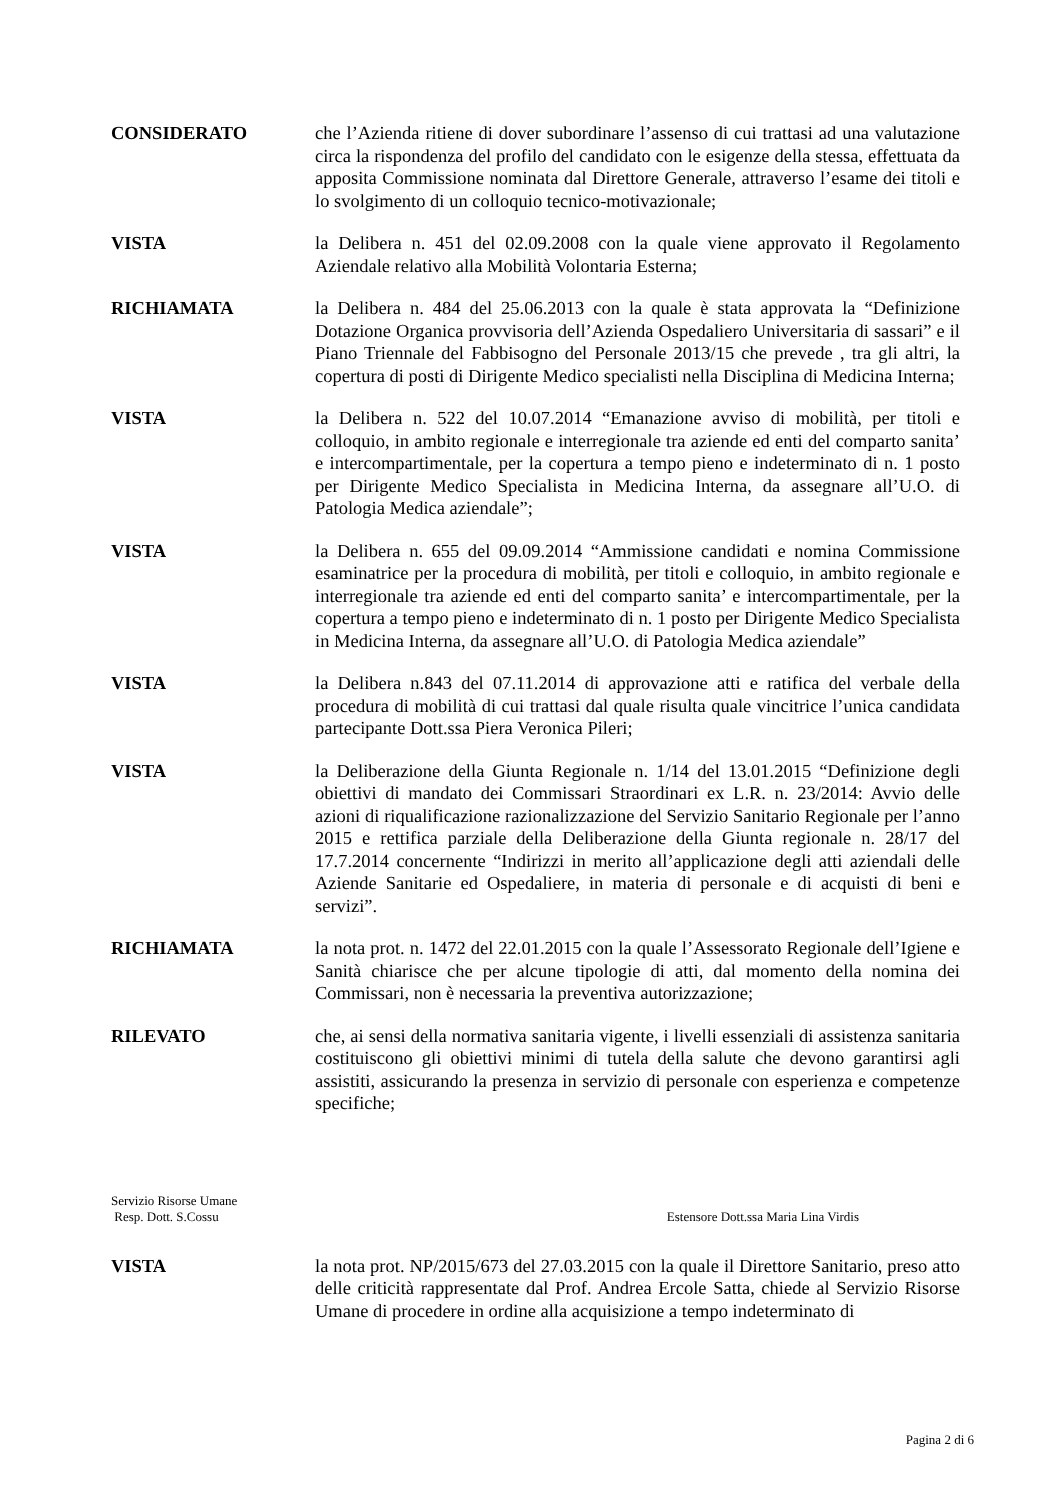CONSIDERATO che l’Azienda ritiene di dover subordinare l’assenso di cui trattasi ad una valutazione circa la rispondenza del profilo del candidato con le esigenze della stessa, effettuata da apposita Commissione nominata dal Direttore Generale, attraverso l’esame dei titoli e lo svolgimento di un colloquio tecnico-motivazionale;
VISTA la Delibera n. 451 del 02.09.2008 con la quale viene approvato il Regolamento Aziendale relativo alla Mobilità Volontaria Esterna;
RICHIAMATA la Delibera n. 484 del 25.06.2013 con la quale è stata approvata la “Definizione Dotazione Organica provvisoria dell’Azienda Ospedaliero Universitaria di sassari” e il Piano Triennale del Fabbisogno del Personale 2013/15 che prevede , tra gli altri, la copertura di posti di Dirigente Medico specialisti nella Disciplina di Medicina Interna;
VISTA la Delibera n. 522 del 10.07.2014 “Emanazione avviso di mobilità, per titoli e colloquio, in ambito regionale e interregionale tra aziende ed enti del comparto sanita’ e intercompartimentale, per la copertura a tempo pieno e indeterminato di n. 1 posto per Dirigente Medico Specialista in Medicina Interna, da assegnare all’U.O. di Patologia Medica aziendale”;
VISTA la Delibera n. 655 del 09.09.2014 “Ammissione candidati e nomina Commissione esaminatrice per la procedura di mobilità, per titoli e colloquio, in ambito regionale e interregionale tra aziende ed enti del comparto sanita’ e intercompartimentale, per la copertura a tempo pieno e indeterminato di n. 1 posto per Dirigente Medico Specialista in Medicina Interna, da assegnare all’U.O. di Patologia Medica aziendale”
VISTA la Delibera n.843 del 07.11.2014 di approvazione atti e ratifica del verbale della procedura di mobilità di cui trattasi dal quale risulta quale vincitrice l’unica candidata partecipante Dott.ssa Piera Veronica Pileri;
VISTA la Deliberazione della Giunta Regionale n. 1/14 del 13.01.2015 “Definizione degli obiettivi di mandato dei Commissari Straordinari ex L.R. n. 23/2014: Avvio delle azioni di riqualificazione razionalizzazione del Servizio Sanitario Regionale per l’anno 2015 e rettifica parziale della Deliberazione della Giunta regionale n. 28/17 del 17.7.2014 concernente “Indirizzi in merito all’applicazione degli atti aziendali delle Aziende Sanitarie ed Ospedaliere, in materia di personale e di acquisti di beni e servizi”.
RICHIAMATA la nota prot. n. 1472 del 22.01.2015 con la quale l’Assessorato Regionale dell’Igiene e Sanità chiarisce che per alcune tipologie di atti, dal momento della nomina dei Commissari, non è necessaria la preventiva autorizzazione;
RILEVATO che, ai sensi della normativa sanitaria vigente, i livelli essenziali di assistenza sanitaria costituiscono gli obiettivi minimi di tutela della salute che devono garantirsi agli assistiti, assicurando la presenza in servizio di personale con esperienza e competenze specifiche;
Servizio Risorse Umane
Resp. Dott. S.Cossu
Estensore Dott.ssa Maria Lina Virdis
VISTA la nota prot. NP/2015/673 del 27.03.2015 con la quale il Direttore Sanitario, preso atto delle criticità rappresentate dal Prof. Andrea Ercole Satta, chiede al Servizio Risorse Umane di procedere in ordine alla acquisizione a tempo indeterminato di
Pagina 2 di 6